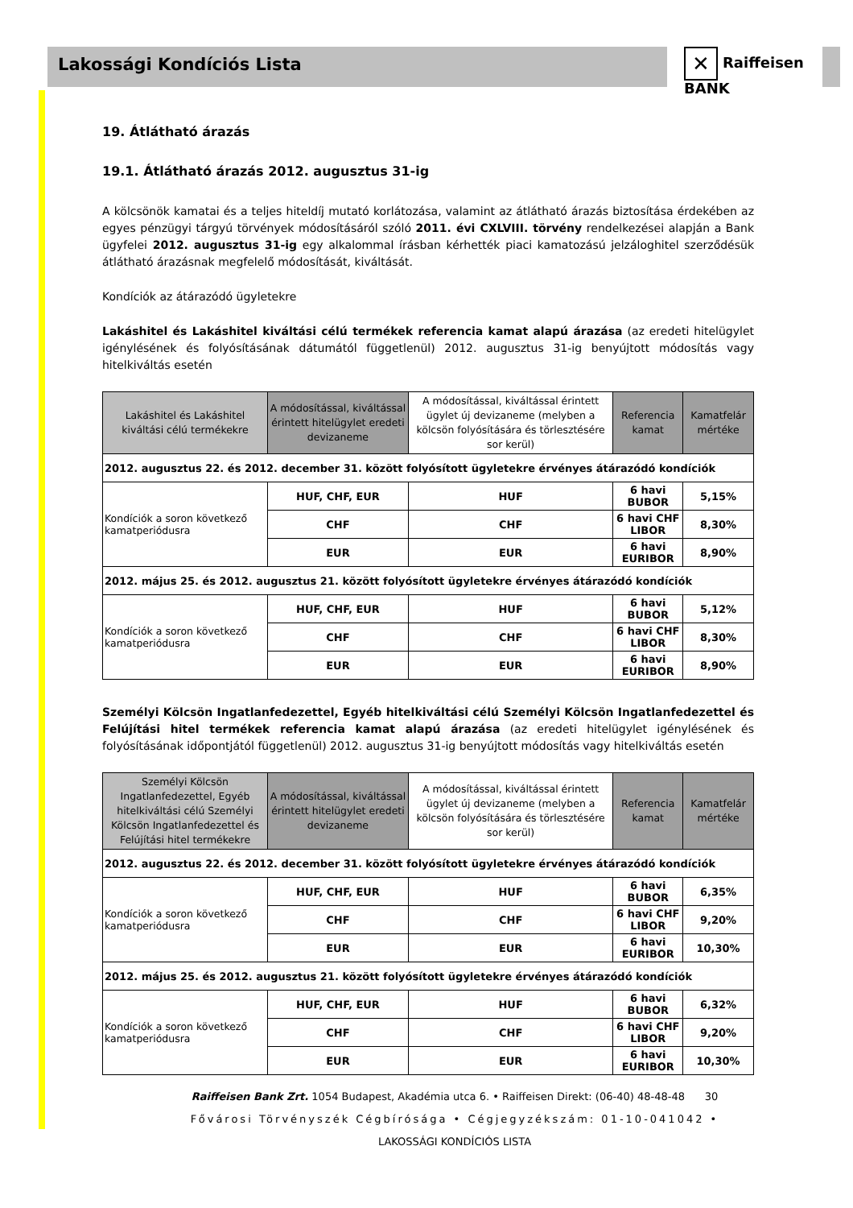Lakossági Kondíciós Lista
✕ Raiffeisen
BANK
19. Átlátható árazás
19.1. Átlátható árazás 2012. augusztus 31-ig
A kölcsönök kamatai és a teljes hiteldíj mutató korlátozása, valamint az átlátható árazás biztosítása érdekében az egyes pénzügyi tárgyú törvények módosításáról szóló 2011. évi CXLVIII. törvény rendelkezései alapján a Bank ügyfelei 2012. augusztus 31-ig egy alkalommal írásban kérhették piaci kamatozású jelzáloghitel szerződésük átlátható árazásnak megfelelő módosítását, kiváltását.
Kondíciók az átárazódó ügyletekre
Lakáshitel és Lakáshitel kiváltási célú termékek referencia kamat alapú árazása (az eredeti hitelügylet igénylésének és folyósításának dátumától függetlenül) 2012. augusztus 31-ig benyújtott módosítás vagy hitelkiváltás esetén
| Lakáshitel és Lakáshitel kiváltási célú termékekre | A módosítással, kiváltással érintett hitelügylet eredeti devizaneme | A módosítással, kiváltással érintett ügylet új devizaneme (melyben a kölcsön folyósítására és törlesztésére sor kerül) | Referencia kamat | Kamatfelár mértéke |
| --- | --- | --- | --- | --- |
| 2012. augusztus 22. és 2012. december 31. között folyósított ügyletekre érvényes átárazódó kondíciók | | | | |
| Kondíciók a soron következő kamatperiódusra | HUF, CHF, EUR | HUF | 6 havi BUBOR | 5,15% |
| | CHF | CHF | 6 havi CHF LIBOR | 8,30% |
| | EUR | EUR | 6 havi EURIBOR | 8,90% |
| 2012. május 25. és 2012. augusztus 21. között folyósított ügyletekre érvényes átárazódó kondíciók | | | | |
| Kondíciók a soron következő kamatperiódusra | HUF, CHF, EUR | HUF | 6 havi BUBOR | 5,12% |
| | CHF | CHF | 6 havi CHF LIBOR | 8,30% |
| | EUR | EUR | 6 havi EURIBOR | 8,90% |
Személyi Kölcsön Ingatlanfedezettel, Egyéb hitelkiváltási célú Személyi Kölcsön Ingatlanfedezettel és Felújítási hitel termékek referencia kamat alapú árazása (az eredeti hitelügylet igénylésének és folyósításának időpontjától függetlenül) 2012. augusztus 31-ig benyújtott módosítás vagy hitelkiváltás esetén
| Személyi Kölcsön Ingatlanfedezettel, Egyéb hitelkiváltási célú Személyi Kölcsön Ingatlanfedezettel és Felújítási hitel termékekre | A módosítással, kiváltással érintett hitelügylet eredeti devizaneme | A módosítással, kiváltással érintett ügylet új devizaneme (melyben a kölcsön folyósítására és törlesztésére sor kerül) | Referencia kamat | Kamatfelár mértéke |
| --- | --- | --- | --- | --- |
| 2012. augusztus 22. és 2012. december 31. között folyósított ügyletekre érvényes átárazódó kondíciók | | | | |
| Kondíciók a soron következő kamatperiódusra | HUF, CHF, EUR | HUF | 6 havi BUBOR | 6,35% |
| | CHF | CHF | 6 havi CHF LIBOR | 9,20% |
| | EUR | EUR | 6 havi EURIBOR | 10,30% |
| 2012. május 25. és 2012. augusztus 21. között folyósított ügyletekre érvényes átárazódó kondíciók | | | | |
| Kondíciók a soron következő kamatperiódusra | HUF, CHF, EUR | HUF | 6 havi BUBOR | 6,32% |
| | CHF | CHF | 6 havi CHF LIBOR | 9,20% |
| | EUR | EUR | 6 havi EURIBOR | 10,30% |
Raiffeisen Bank Zrt. 1054 Budapest, Akadémia utca 6. • Raiffeisen Direkt: (06-40) 48-48-48 30
Fővárosi Törvényszék Cégbírósága • Cégjegyzékszám: 01-10-041042 •
LAKOSSÁGI KONDÍCIÓS LISTA